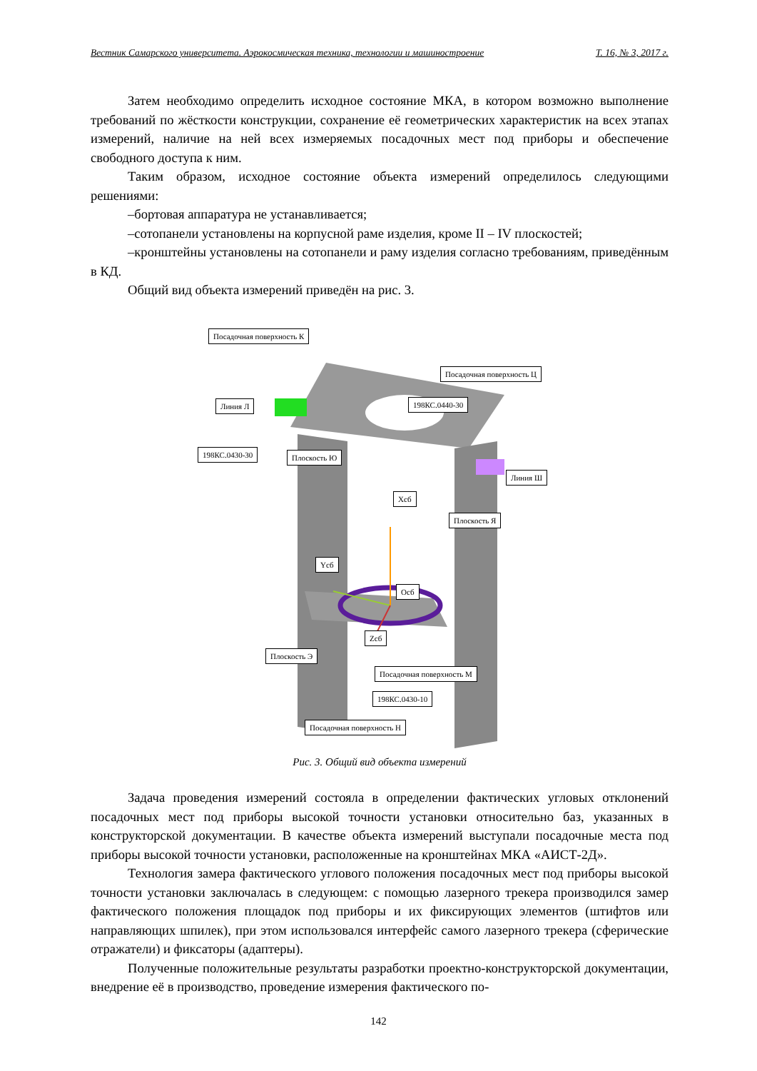Вестник Самарского университета. Аэрокосмическая техника, технологии и машиностроение Т. 16, № 3, 2017 г.
Затем необходимо определить исходное состояние МКА, в котором возможно выполнение требований по жёсткости конструкции, сохранение её геометрических характеристик на всех этапах измерений, наличие на ней всех измеряемых посадочных мест под приборы и обеспечение свободного доступа к ним.
Таким образом, исходное состояние объекта измерений определилось следующими решениями:
–бортовая аппаратура не устанавливается;
–сотопанели установлены на корпусной раме изделия, кроме II – IV плоскостей;
–кронштейны установлены на сотопанели и раму изделия согласно требованиям, приведённым в КД.
Общий вид объекта измерений приведён на рис. 3.
Посадочная поверхность К
Посадочная поверхность Ц
Линия Л 198КС.0440-30
198КС.0430-30 Плоскость Ю
Линия Ш
Хсб
Плоскость Я
Yсб
Осб
Zсб
Плоскость Э
Посадочная поверхность М
198КС.0430-10
Посадочная поверхность Н
Рис. 3. Общий вид объекта измерений
Задача проведения измерений состояла в определении фактических угловых отклонений посадочных мест под приборы высокой точности установки относительно баз, указанных в конструкторской документации. В качестве объекта измерений выступали посадочные места под приборы высокой точности установки, расположенные на кронштейнах МКА «АИСТ-2Д».
Технология замера фактического углового положения посадочных мест под приборы высокой точности установки заключалась в следующем: с помощью лазерного трекера производился замер фактического положения площадок под приборы и их фиксирующих элементов (штифтов или направляющих шпилек), при этом использовался интерфейс самого лазерного трекера (сферические отражатели) и фиксаторы (адаптеры).
Полученные положительные результаты разработки проектно-конструкторской документации, внедрение её в производство, проведение измерения фактического по-
142